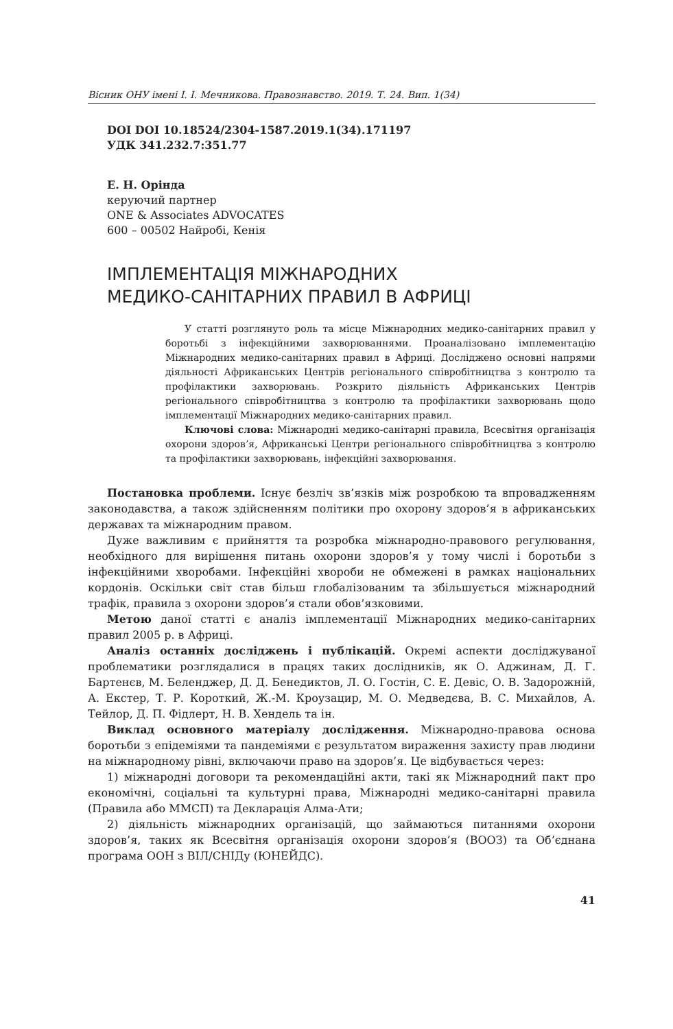Вісник ОНУ імені І. І. Мечникова. Правознавство. 2019. Т. 24. Вип. 1(34)
DOI DOI 10.18524/2304-1587.2019.1(34).171197
УДК 341.232.7:351.77
Е. Н. Орінда
керуючий партнер
ONE & Associates ADVOCATES
600 – 00502 Найробі, Кенія
ІМПЛЕМЕНТАЦІЯ МІЖНАРОДНИХ
МЕДИКО-САНІТАРНИХ ПРАВИЛ В АФРИЦІ
У статті розглянуто роль та місце Міжнародних медико-санітарних правил у боротьбі з інфекційними захворюваннями. Проаналізовано імплементацію Міжнародних медико-санітарних правил в Африці. Досліджено основні напрями діяльності Африканських Центрів регіонального співробітництва з контролю та профілактики захворювань. Розкрито діяльність Африканських Центрів регіонального співробітництва з контролю та профілактики захворювань щодо імплементації Міжнародних медико-санітарних правил.
Ключові слова: Міжнародні медико-санітарні правила, Всесвітня організація охорони здоров’я, Африканські Центри регіонального співробітництва з контролю та профілактики захворювань, інфекційні захворювання.
Постановка проблеми. Існує безліч зв’язків між розробкою та впровадженням законодавства, а також здійсненням політики про охорону здоров’я в африканських державах та міжнародним правом.
Дуже важливим є прийняття та розробка міжнародно-правового регулювання, необхідного для вирішення питань охорони здоров’я у тому числі і боротьби з інфекційними хворобами. Інфекційні хвороби не обмежені в рамках національних кордонів. Оскільки світ став більш глобалізованим та збільшується міжнародний трафік, правила з охорони здоров’я стали обов’язковими.
Метою даної статті є аналіз імплементації Міжнародних медико-санітарних правил 2005 р. в Африці.
Аналіз останніх досліджень і публікацій. Окремі аспекти досліджуваної проблематики розглядалися в працях таких дослідників, як О. Аджинам, Д. Г. Бартенєв, М. Беленджер, Д. Д. Бенедиктов, Л. О. Гостін, С. Е. Девіс, О. В. Задорожній, А. Екстер, Т. Р. Короткий, Ж.-М. Кроузацир, М. О. Медведєва, В. С. Михайлов, А. Тейлор, Д. П. Фідлерт, Н. В. Хендель та ін.
Виклад основного матеріалу дослідження. Міжнародно-правова основа боротьби з епідеміями та пандеміями є результатом вираження захисту прав людини на міжнародному рівні, включаючи право на здоров’я. Це відбувається через:
1) міжнародні договори та рекомендаційні акти, такі як Міжнародний пакт про економічні, соціальні та культурні права, Міжнародні медико-санітарні правила (Правила або ММСП) та Декларація Алма-Ати;
2) діяльність міжнародних організацій, що займаються питаннями охорони здоров’я, таких як Всесвітня організація охорони здоров’я (ВООЗ) та Об’єднана програма ООН з ВІЛ/СНІДу (ЮНЕЙДС).
41